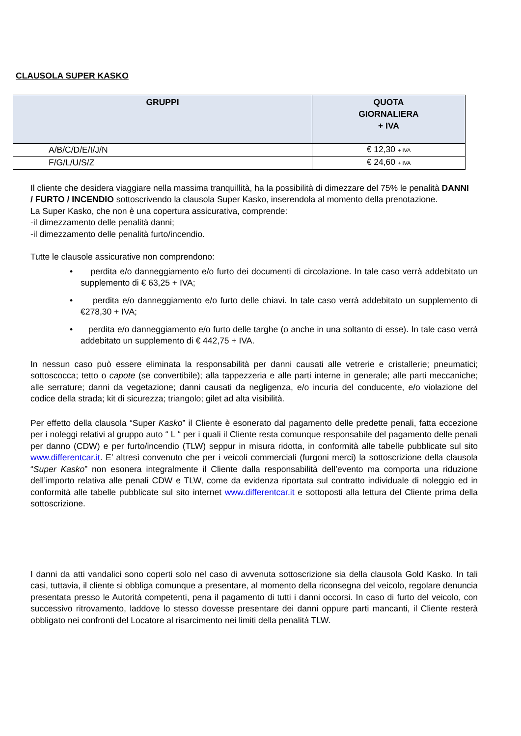CLAUSOLA SUPER KASKO
| GRUPPI | QUOTA GIORNALIERA + IVA |
| --- | --- |
| A/B/C/D/E/I/J/N | € 12,30 + IVA |
| F/G/L/U/S/Z | € 24,60 + IVA |
Il cliente che desidera viaggiare nella massima tranquillità, ha la possibilità di dimezzare del 75% le penalità DANNI
/ FURTO / INCENDIO sottoscrivendo la clausola Super Kasko, inserendola al momento della prenotazione.
La Super Kasko, che non è una copertura assicurativa, comprende:
-il dimezzamento delle penalità danni;
-il dimezzamento delle penalità furto/incendio.
Tutte le clausole assicurative non comprendono:
• perdita e/o danneggiamento e/o furto dei documenti di circolazione. In tale caso verrà addebitato un supplemento di € 63,25 + IVA;
• perdita e/o danneggiamento e/o furto delle chiavi. In tale caso verrà addebitato un supplemento di €278,30 + IVA;
• perdita e/o danneggiamento e/o furto delle targhe (o anche in una soltanto di esse). In tale caso verrà addebitato un supplemento di € 442,75 + IVA.
In nessun caso può essere eliminata la responsabilità per danni causati alle vetrerie e cristallerie; pneumatici; sottoscocca; tetto o capote (se convertibile); alla tappezzeria e alle parti interne in generale; alle parti meccaniche; alle serrature; danni da vegetazione; danni causati da negligenza, e/o incuria del conducente, e/o violazione del codice della strada; kit di sicurezza; triangolo; gilet ad alta visibilità.
Per effetto della clausola “Super Kasko” il Cliente è esonerato dal pagamento delle predette penali, fatta eccezione per i noleggi relativi al gruppo auto “ L “ per i quali il Cliente resta comunque responsabile del pagamento delle penali per danno (CDW) e per furto/incendio (TLW) seppur in misura ridotta, in conformità alle tabelle pubblicate sul sito www.differentcar.it. E’ altresì convenuto che per i veicoli commerciali (furgoni merci) la sottoscrizione della clausola “Super Kasko” non esonera integralmente il Cliente dalla responsabilità dell’evento ma comporta una riduzione dell’importo relativa alle penali CDW e TLW, come da evidenza riportata sul contratto individuale di noleggio ed in conformità alle tabelle pubblicate sul sito internet www.differentcar.it e sottoposti alla lettura del Cliente prima della sottoscrizione.
I danni da atti vandalici sono coperti solo nel caso di avvenuta sottoscrizione sia della clausola Gold Kasko. In tali casi, tuttavia, il cliente si obbliga comunque a presentare, al momento della riconsegna del veicolo, regolare denuncia presentata presso le Autorità competenti, pena il pagamento di tutti i danni occorsi. In caso di furto del veicolo, con successivo ritrovamento, laddove lo stesso dovesse presentare dei danni oppure parti mancanti, il Cliente resterà obbligato nei confronti del Locatore al risarcimento nei limiti della penalità TLW.